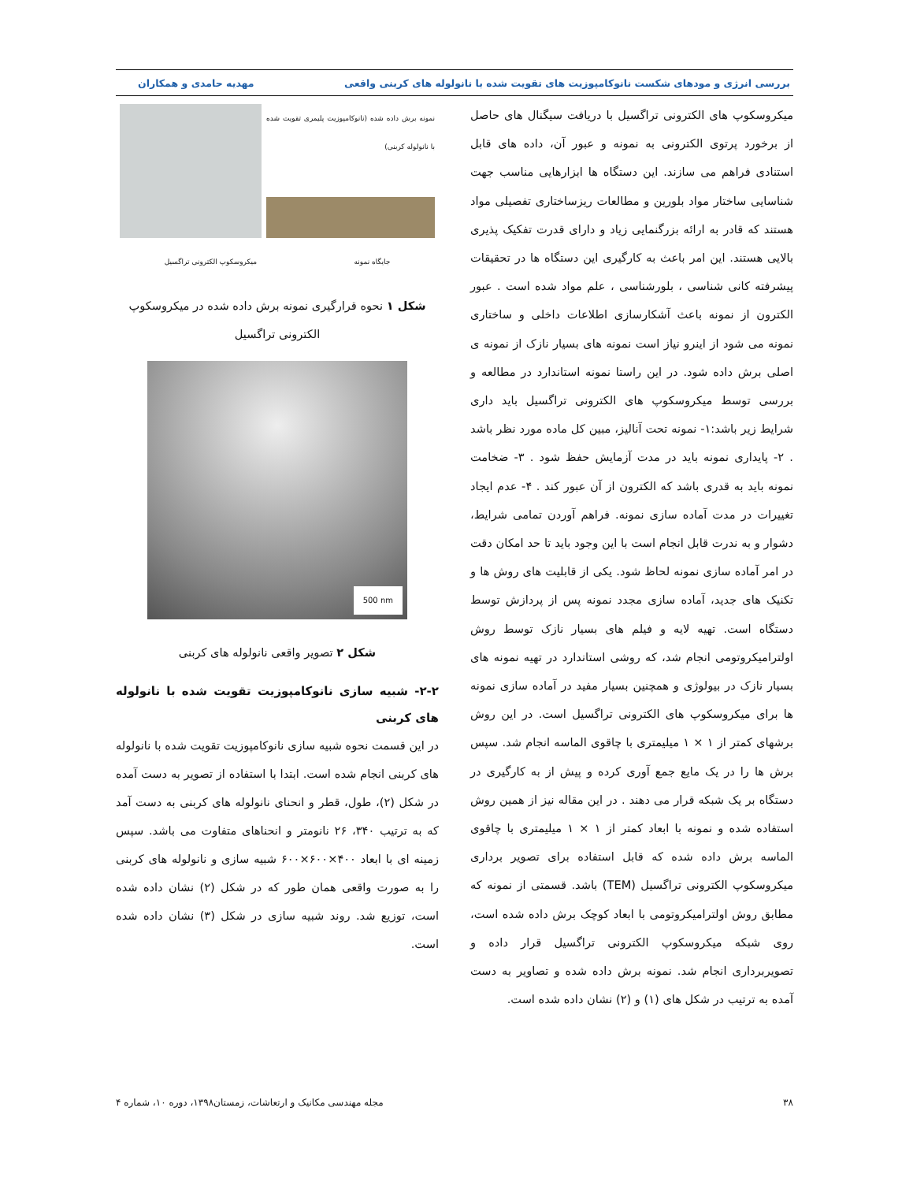بررسی انرژی و مودهای شکست نانوکامپوزیت های تقویت شده با نانولوله های کربنی واقعی مهدیه حامدی و همکاران
میکروسکوپ های الکترونی تراگسیل با دریافت سیگنال های حاصل از برخورد پرتوی الکترونی به نمونه و عبور آن، داده های قابل استنادی فراهم می سازند. این دستگاه ها ابزارهایی مناسب جهت شناسایی ساختار مواد بلورین و مطالعات ریزساختاری تفصیلی مواد هستند که قادر به ارائه بزرگنمایی زیاد و دارای قدرت تفکیک پذیری بالایی هستند. این امر باعث به کارگیری این دستگاه ها در تحقیقات پیشرفته کانی شناسی ، بلورشناسی ، علم مواد شده است . عبور الکترون از نمونه باعث آشکارسازی اطلاعات داخلی و ساختاری نمونه می شود از اینرو نیاز است نمونه های بسیار نازک از نمونه ی اصلی برش داده شود. در این راستا نمونه استاندارد در مطالعه و بررسی توسط میکروسکوپ های الکترونی تراگسیل باید داری شرایط زیر باشد:۱- نمونه تحت آنالیز، مبین کل ماده مورد نظر باشد . ۲- پایداری نمونه باید در مدت آزمایش حفظ شود . ۳- ضخامت نمونه باید به قدری باشد که الکترون از آن عبور کند . ۴- عدم ایجاد تغییرات در مدت آماده سازی نمونه. فراهم آوردن تمامی شرایط، دشوار و به ندرت قابل انجام است با این وجود باید تا حد امکان دقت در امر آماده سازی نمونه لحاظ شود. یکی از قابلیت های روش ها و تکنیک های جدید، آماده سازی مجدد نمونه پس از پردازش توسط دستگاه است. تهیه لایه و فیلم های بسیار نازک توسط روش اولترامیکروتومی انجام شد، که روشی استاندارد در تهیه نمونه های بسیار نازک در بیولوژی و همچنین بسیار مفید در آماده سازی نمونه ها برای میکروسکوپ های الکترونی تراگسیل است. در این روش برشهای کمتر از ۱ × ۱ میلیمتری با چاقوی الماسه انجام شد. سپس برش ها را در یک مایع جمع آوری کرده و پیش از به کارگیری در دستگاه بر یک شبکه قرار می دهند . در این مقاله نیز از همین روش استفاده شده و نمونه با ابعاد کمتر از ۱ × ۱ میلیمتری با چاقوی الماسه برش داده شده که قابل استفاده برای تصویر برداری میکروسکوپ الکترونی تراگسیل (TEM) باشد. قسمتی از نمونه که مطابق روش اولترامیکروتومی با ابعاد کوچک برش داده شده است، روی شبکه میکروسکوپ الکترونی تراگسیل قرار داده و تصویربرداری انجام شد. نمونه برش داده شده و تصاویر به دست آمده به ترتیب در شکل های (۱) و (۲) نشان داده شده است.
نمونه برش داده شده (نانوکامپوزیت پلیمری تقویت شده با نانولوله کربنی)
جایگاه نمونه میکروسکوپ الکترونی تراگسیل
شکل ۱ نحوه قرارگیری نمونه برش داده شده در میکروسکوپ الکترونی تراگسیل
500 nm
شکل ۲ تصویر واقعی نانولوله های کربنی
۲-۲- شبیه سازی نانوکامپوزیت تقویت شده با نانولوله های کربنی
در این قسمت نحوه شبیه سازی نانوکامپوزیت تقویت شده با نانولوله های کربنی انجام شده است. ابتدا با استفاده از تصویر به دست آمده در شکل (۲)، طول، قطر و انحنای نانولوله های کربنی به دست آمد که به ترتیب ۳۴۰، ۲۶ نانومتر و انحناهای متفاوت می باشد. سپس زمینه ای با ابعاد ۴۰۰×۶۰۰×۶۰۰ شبیه سازی و نانولوله های کربنی را به صورت واقعی همان طور که در شکل (۲) نشان داده شده است، توزیع شد. روند شبیه سازی در شکل (۳) نشان داده شده است.
۳۸ مجله مهندسی مکانیک و ارتعاشات، زمستان۱۳۹۸، دوره ۱۰، شماره ۴